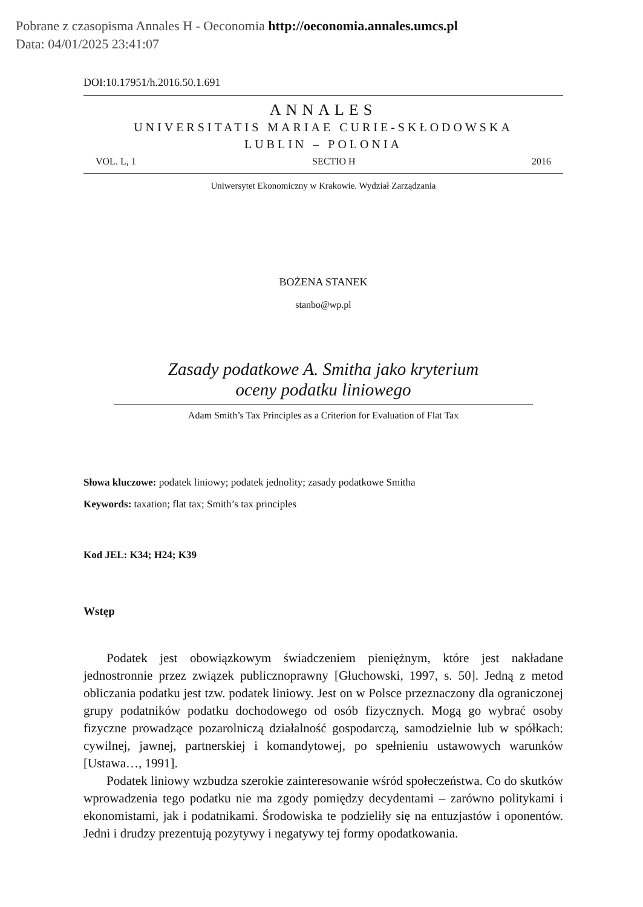Pobrane z czasopisma Annales H - Oeconomia http://oeconomia.annales.umcs.pl
Data: 04/01/2025 23:41:07
DOI:10.17951/h.2016.50.1.691
ANNALES
UNIVERSITATIS MARIAE CURIE-SKŁODOWSKA
LUBLIN – POLONIA
VOL. L, 1 SECTIO H 2016
Uniwersytet Ekonomiczny w Krakowie. Wydział Zarządzania
BOŻENA STANEK
stanbo@wp.pl
Zasady podatkowe A. Smitha jako kryterium
oceny podatku liniowego
Adam Smith’s Tax Principles as a Criterion for Evaluation of Flat Tax
Słowa kluczowe: podatek liniowy; podatek jednolity; zasady podatkowe Smitha
Keywords: taxation; flat tax; Smith’s tax principles
Kod JEL: K34; H24; K39
Wstęp
Podatek jest obowiązkowym świadczeniem pieniężnym, które jest nakładane jednostronnie przez związek publicznoprawny [Głuchowski, 1997, s. 50]. Jedną z metod obliczania podatku jest tzw. podatek liniowy. Jest on w Polsce przeznaczony dla ograniczonej grupy podatników podatku dochodowego od osób fizycznych. Mogą go wybrać osoby fizyczne prowadzące pozarolniczą działalność gospodarczą, samodzielnie lub w spółkach: cywilnej, jawnej, partnerskiej i komandytowej, po spełnieniu ustawowych warunków [Ustawa…, 1991].
Podatek liniowy wzbudza szerokie zainteresowanie wśród społeczeństwa. Co do skutków wprowadzenia tego podatku nie ma zgody pomiędzy decydentami – zarówno politykami i ekonomistami, jak i podatnikami. Środowiska te podzieliły się na entuzjastów i oponentów. Jedni i drudzy prezentują pozytywy i negatywy tej formy opodatkowania.